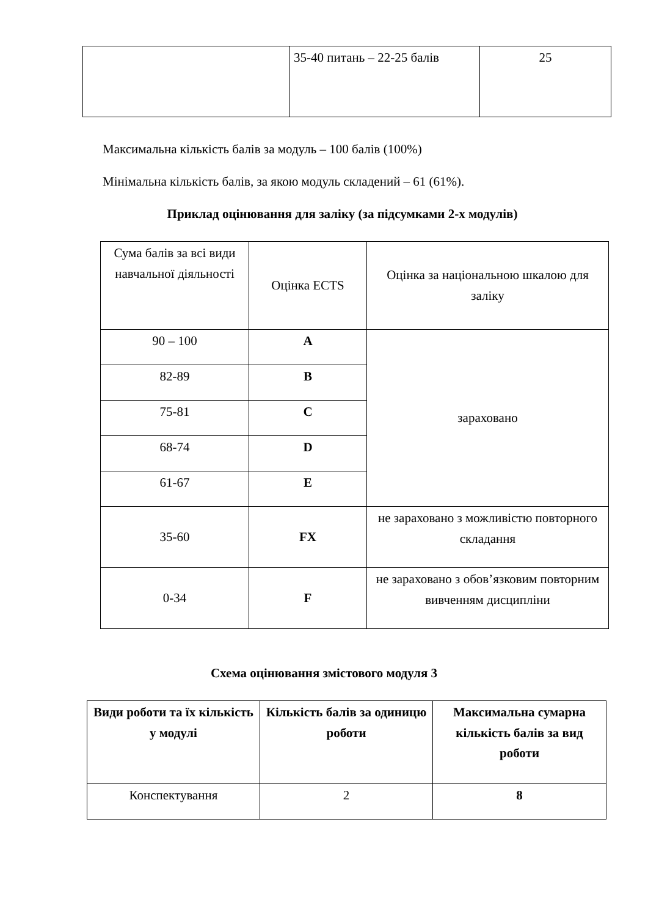| | 35-40 питань – 22-25 балів | 25 |
Максимальна кількість балів за модуль – 100 балів (100%)
Мінімальна кількість балів, за якою модуль складений – 61 (61%).
Приклад оцінювання для заліку (за підсумками 2-х модулів)
| Сума балів за всі види навчальної діяльності | Оцінка ECTS | Оцінка за національною шкалою для заліку |
| 90 – 100 | A | зараховано |
| 82-89 | B | |
| 75-81 | C | |
| 68-74 | D | |
| 61-67 | E | |
| 35-60 | FX | не зараховано з можливістю повторного складання |
| 0-34 | F | не зараховано з обов’язковим повторним вивченням дисципліни |
Схема оцінювання змістового модуля 3
| Види роботи та їх кількість у модулі | Кількість балів за одиницю роботи | Максимальна сумарна кількість балів за вид роботи |
| --- | --- | --- |
| Конспектування | 2 | 8 |